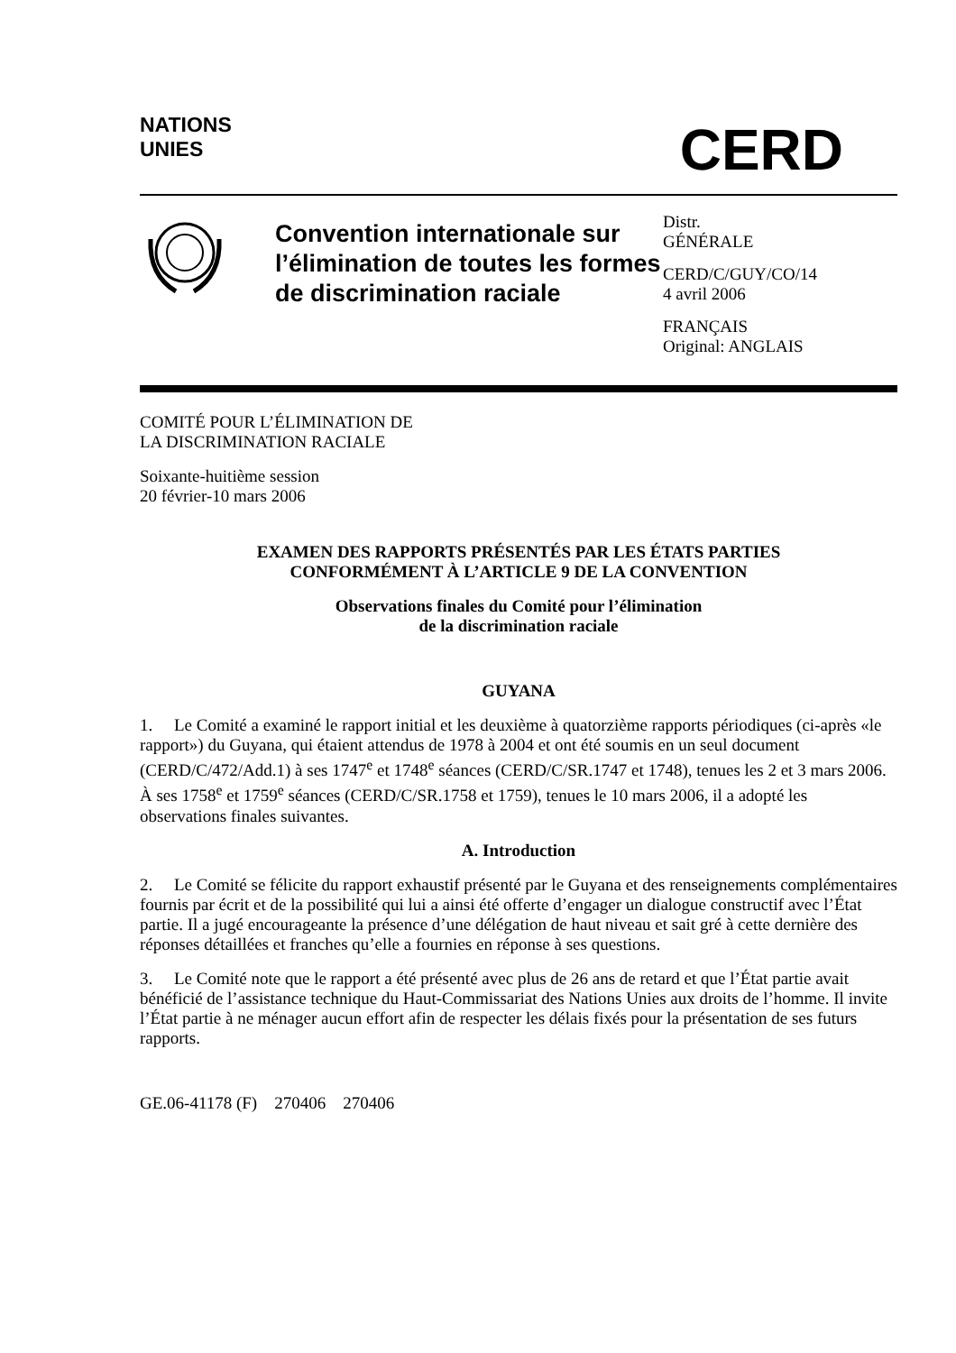NATIONS
UNIES
CERD
Convention internationale sur l’élimination de toutes les formes de discrimination raciale
Distr.
GÉNÉRALE
CERD/C/GUY/CO/14
4 avril 2006
FRANÇAIS
Original: ANGLAIS
COMITÉ POUR L’ÉLIMINATION DE
LA DISCRIMINATION RACIALE
Soixante-huitième session
20 février-10 mars 2006
EXAMEN DES RAPPORTS PRÉSENTÉS PAR LES ÉTATS PARTIES
CONFORMÉMENT À L’ARTICLE 9 DE LA CONVENTION
Observations finales du Comité pour l’élimination
de la discrimination raciale
GUYANA
1. Le Comité a examiné le rapport initial et les deuxième à quatorzième rapports périodiques (ci-après «le rapport») du Guyana, qui étaient attendus de 1978 à 2004 et ont été soumis en un seul document (CERD/C/472/Add.1) à ses 1747<sup>e</sup> et 1748<sup>e</sup> séances (CERD/C/SR.1747 et 1748), tenues les 2 et 3 mars 2006. À ses 1758<sup>e</sup> et 1759<sup>e</sup> séances (CERD/C/SR.1758 et 1759), tenues le 10 mars 2006, il a adopté les observations finales suivantes.
A. Introduction
2. Le Comité se félicite du rapport exhaustif présenté par le Guyana et des renseignements complémentaires fournis par écrit et de la possibilité qui lui a ainsi été offerte d’engager un dialogue constructif avec l’État partie. Il a jugé encourageante la présence d’une délégation de haut niveau et sait gré à cette dernière des réponses détaillées et franches qu’elle a fournies en réponse à ses questions.
3. Le Comité note que le rapport a été présenté avec plus de 26 ans de retard et que l’État partie avait bénéficié de l’assistance technique du Haut-Commissariat des Nations Unies aux droits de l’homme. Il invite l’État partie à ne ménager aucun effort afin de respecter les délais fixés pour la présentation de ses futurs rapports.
GE.06-41178 (F) 270406 270406